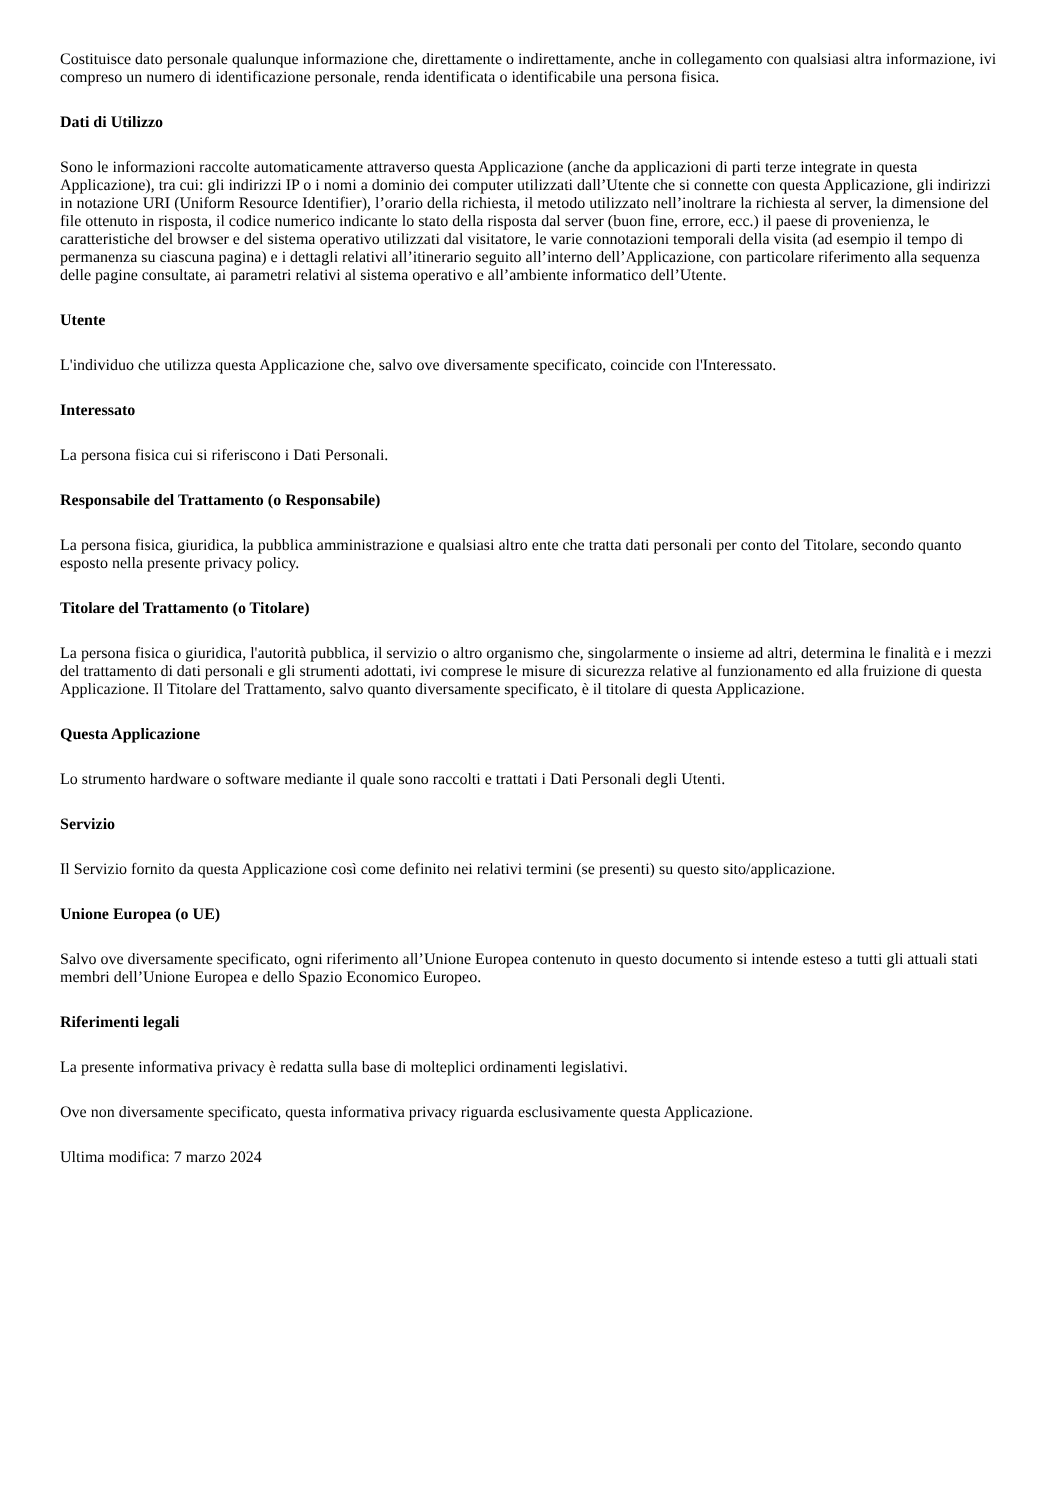Costituisce dato personale qualunque informazione che, direttamente o indirettamente, anche in collegamento con qualsiasi altra informazione, ivi compreso un numero di identificazione personale, renda identificata o identificabile una persona fisica.
Dati di Utilizzo
Sono le informazioni raccolte automaticamente attraverso questa Applicazione (anche da applicazioni di parti terze integrate in questa Applicazione), tra cui: gli indirizzi IP o i nomi a dominio dei computer utilizzati dall’Utente che si connette con questa Applicazione, gli indirizzi in notazione URI (Uniform Resource Identifier), l’orario della richiesta, il metodo utilizzato nell’inoltrare la richiesta al server, la dimensione del file ottenuto in risposta, il codice numerico indicante lo stato della risposta dal server (buon fine, errore, ecc.) il paese di provenienza, le caratteristiche del browser e del sistema operativo utilizzati dal visitatore, le varie connotazioni temporali della visita (ad esempio il tempo di permanenza su ciascuna pagina) e i dettagli relativi all’itinerario seguito all’interno dell’Applicazione, con particolare riferimento alla sequenza delle pagine consultate, ai parametri relativi al sistema operativo e all’ambiente informatico dell’Utente.
Utente
L'individuo che utilizza questa Applicazione che, salvo ove diversamente specificato, coincide con l'Interessato.
Interessato
La persona fisica cui si riferiscono i Dati Personali.
Responsabile del Trattamento (o Responsabile)
La persona fisica, giuridica, la pubblica amministrazione e qualsiasi altro ente che tratta dati personali per conto del Titolare, secondo quanto esposto nella presente privacy policy.
Titolare del Trattamento (o Titolare)
La persona fisica o giuridica, l'autorità pubblica, il servizio o altro organismo che, singolarmente o insieme ad altri, determina le finalità e i mezzi del trattamento di dati personali e gli strumenti adottati, ivi comprese le misure di sicurezza relative al funzionamento ed alla fruizione di questa Applicazione. Il Titolare del Trattamento, salvo quanto diversamente specificato, è il titolare di questa Applicazione.
Questa Applicazione
Lo strumento hardware o software mediante il quale sono raccolti e trattati i Dati Personali degli Utenti.
Servizio
Il Servizio fornito da questa Applicazione così come definito nei relativi termini (se presenti) su questo sito/applicazione.
Unione Europea (o UE)
Salvo ove diversamente specificato, ogni riferimento all’Unione Europea contenuto in questo documento si intende esteso a tutti gli attuali stati membri dell’Unione Europea e dello Spazio Economico Europeo.
Riferimenti legali
La presente informativa privacy è redatta sulla base di molteplici ordinamenti legislativi.
Ove non diversamente specificato, questa informativa privacy riguarda esclusivamente questa Applicazione.
Ultima modifica: 7 marzo 2024